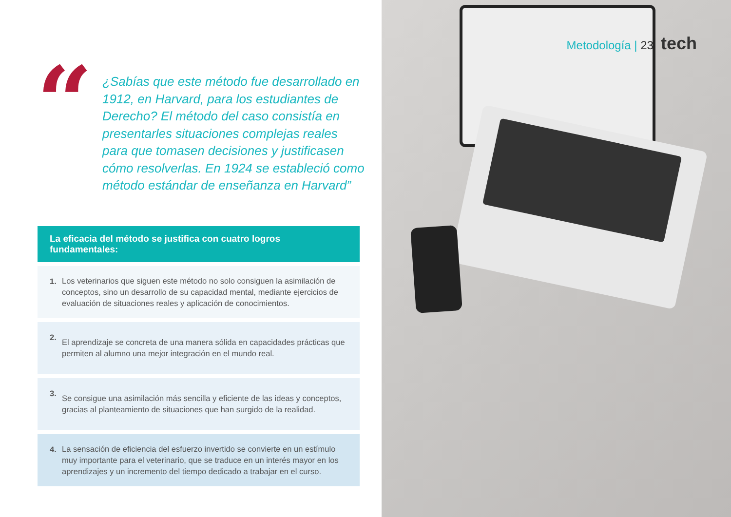“
¿Sabías que este método fue desarrollado en 1912, en Harvard, para los estudiantes de Derecho? El método del caso consistía en presentarles situaciones complejas reales para que tomasen decisiones y justificasen cómo resolverlas. En 1924 se estableció como método estándar de enseñanza en Harvard”
La eficacia del método se justifica con cuatro logros fundamentales:
1.
Los veterinarios que siguen este método no solo consiguen la asimilación de conceptos, sino un desarrollo de su capacidad mental, mediante ejercicios de evaluación de situaciones reales y aplicación de conocimientos.
2.
El aprendizaje se concreta de una manera sólida en capacidades prácticas que permiten al alumno una mejor integración en el mundo real.
3.
Se consigue una asimilación más sencilla y eficiente de las ideas y conceptos, gracias al planteamiento de situaciones que han surgido de la realidad.
4.
La sensación de eficiencia del esfuerzo invertido se convierte en un estímulo muy importante para el veterinario, que se traduce en un interés mayor en los aprendizajes y un incremento del tiempo dedicado a trabajar en el curso.
Metodología | 23 tech